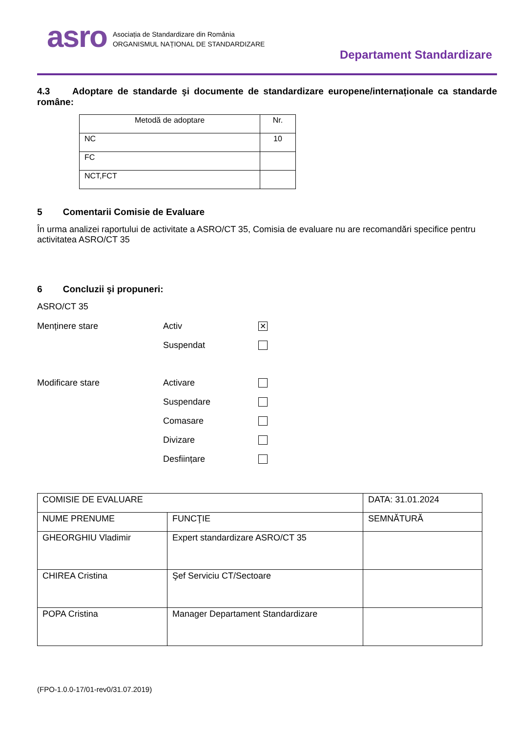asro
Asociația de Standardizare din România
ORGANISMUL NAȚIONAL DE STANDARDIZARE
Departament Standardizare
4.3 Adoptare de standarde şi documente de standardizare europene/internaționale ca standarde române:
| Metodă de adoptare | Nr. |
| NC | 10 |
| FC | |
| NCT,FCT | |
5 Comentarii Comisie de Evaluare
În urma analizei raportului de activitate a ASRO/CT 35, Comisia de evaluare nu are recomandări specifice pentru activitatea ASRO/CT 35
6 Concluzii şi propuneri:
ASRO/CT 35
Menținere stare Activ ✕
Suspendat
Modificare stare Activare
Suspendare
Comasare
Divizare
Desființare
| COMISIE DE EVALUARE | | DATA: 31.01.2024 |
| NUME PRENUME | FUNCŢIE | SEMNĂTURĂ |
| GHEORGHIU Vladimir | Expert standardizare ASRO/CT 35 | |
| CHIREA Cristina | Şef Serviciu CT/Sectoare | |
| POPA Cristina | Manager Departament Standardizare | |
(FPO-1.0.0-17/01-rev0/31.07.2019)